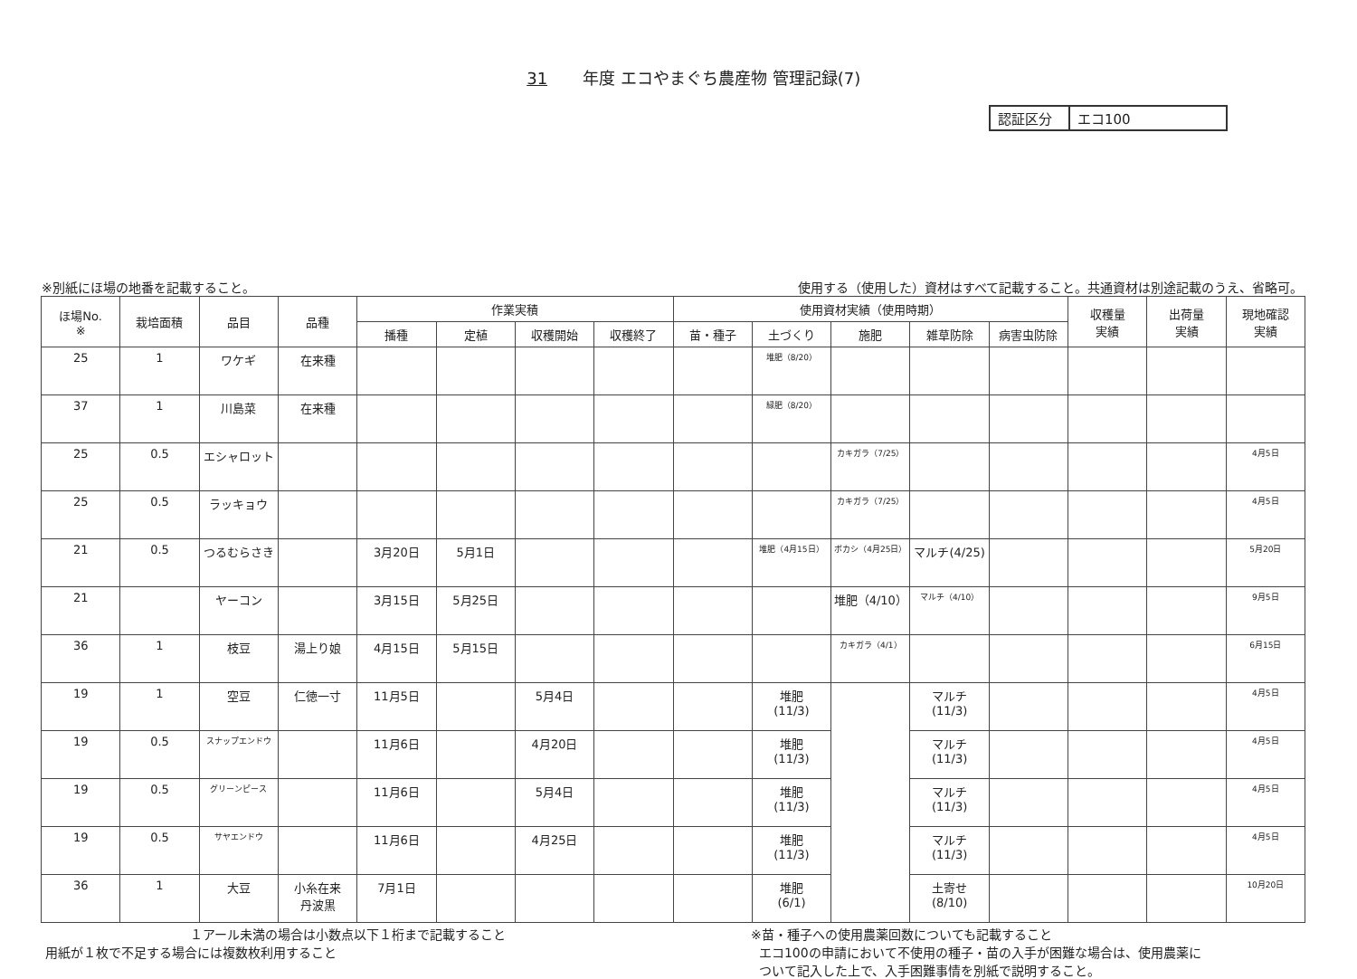31 年度 エコやまぐち農産物 管理記録(7)
認証区分 エコ100
※別紙にほ場の地番を記載すること。 使用する（使用した）資材はすべて記載すること。共通資材は別途記載のうえ、省略可。
| ほ場No. ※ | 栽培面積 | 品目 | 品種 | 作業実積 | | | | 使用資材実績（使用時期） | | | | | 収穫量 実績 | 出荷量 実績 | 現地確認 実績 |
| --- | --- | --- | --- | --- | --- | --- | --- | --- | --- | --- | --- | --- | --- | --- | --- |
| | | | | 播種 | 定植 | 収穫開始 | 収穫終了 | 苗・種子 | 土づくり | 施肥 | 雑草防除 | 病害虫防除 | | | |
| 25 | 1 | ワケギ | 在来種 | | | | | | 堆肥（8/20） | | | | | | |
| 37 | 1 | 川島菜 | 在来種 | | | | | | 緑肥（8/20） | | | | | | |
| 25 | 0.5 | エシャロット | | | | | | | | カキガラ（7/25） | | | | | 4月5日 |
| 25 | 0.5 | ラッキョウ | | | | | | | | カキガラ（7/25） | | | | | 4月5日 |
| 21 | 0.5 | つるむらさき | | 3月20日 | 5月1日 | | | | 堆肥（4月15日） | ボカシ（4月25日） | マルチ(4/25) | | | | 5月20日 |
| 21 | | ヤーコン | | 3月15日 | 5月25日 | | | | | 堆肥（4/10） | マルチ（4/10） | | | | 9月5日 |
| 36 | 1 | 枝豆 | 湯上り娘 | 4月15日 | 5月15日 | | | | | カキガラ（4/1） | | | | | 6月15日 |
| 19 | 1 | 空豆 | 仁徳一寸 | 11月5日 | | 5月4日 | | | 堆肥 (11/3) | | マルチ (11/3) | | | | 4月5日 |
| 19 | 0.5 | スナップエンドウ | | 11月6日 | | 4月20日 | | | 堆肥 (11/3) | | マルチ (11/3) | | | | 4月5日 |
| 19 | 0.5 | グリーンピース | | 11月6日 | | 5月4日 | | | 堆肥 (11/3) | | マルチ (11/3) | | | | 4月5日 |
| 19 | 0.5 | サヤエンドウ | | 11月6日 | | 4月25日 | | | 堆肥 (11/3) | | マルチ (11/3) | | | | 4月5日 |
| 36 | 1 | 大豆 | 小糸在来 丹波黒 | 7月1日 | | | | | 堆肥 (6/1) | | 土寄せ (8/10) | | | | 10月20日 |
１アール未満の場合は小数点以下１桁まで記載すること
用紙が１枚で不足する場合には複数枚利用すること
※苗・種子への使用農薬回数についても記載すること
エコ100の申請において不使用の種子・苗の入手が困難な場合は、使用農薬に
ついて記入した上で、入手困難事情を別紙で説明すること。